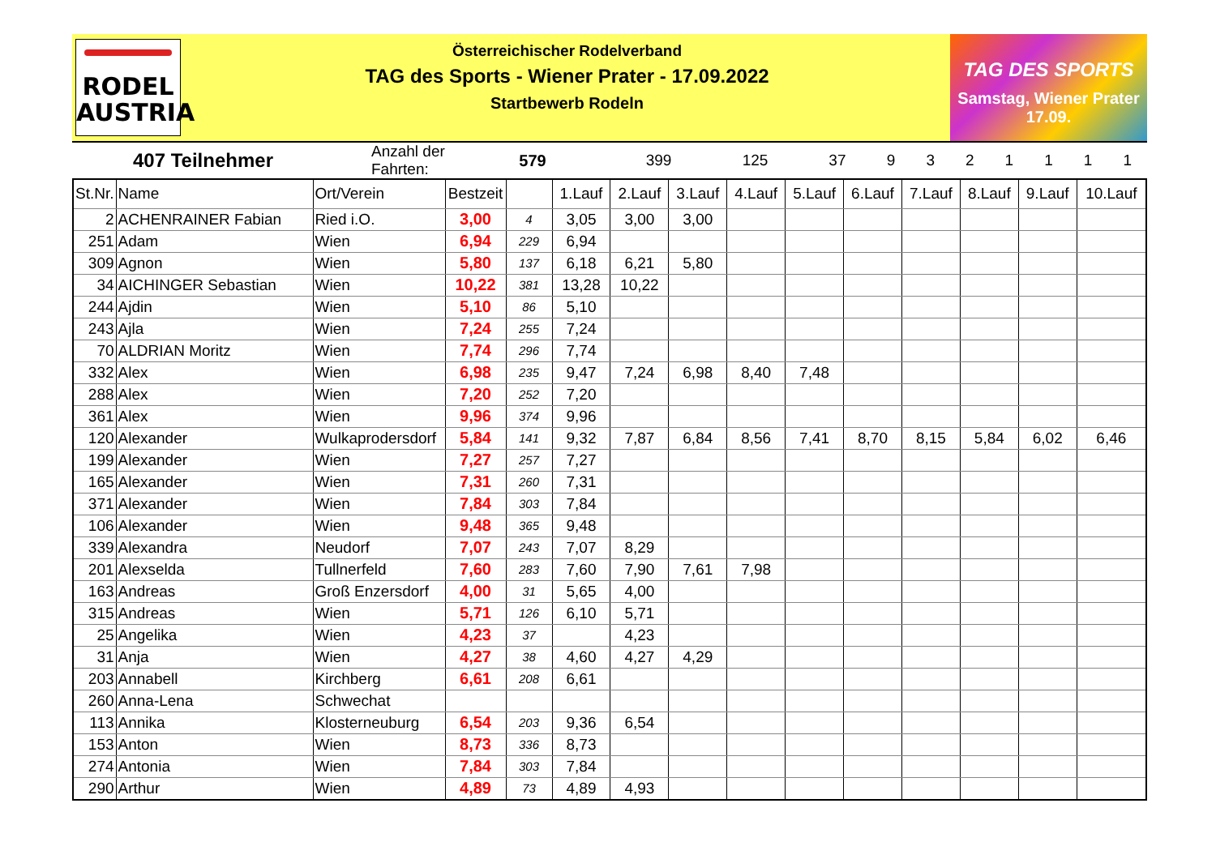RODEL
AUSTRIA
Österreichischer Rodelverband
TAG des Sports - Wiener Prater - 17.09.2022
Startbewerb Rodeln
TAG DES SPORTS
Samstag, Wiener Prater
17.09.
| 407 Teilnehmer | Anzahl der Fahrten: | 579 | | 399 | 125 | 37 | 9 | 3 | 2 | 1 | 1 | 1 | 1 |
| St.Nr. | Name | Ort/Verein | Bestzeit | | 1.Lauf | 2.Lauf | 3.Lauf | 4.Lauf | 5.Lauf | 6.Lauf | 7.Lauf | 8.Lauf | 9.Lauf | 10.Lauf |
| --- | --- | --- | --- | --- | --- | --- | --- | --- | --- | --- | --- | --- | --- | --- |
| 2 | ACHENRAINER Fabian | Ried i.O. | 3,00 | 4 | 3,05 | 3,00 | 3,00 | | | | | | | |
| 251 | Adam | Wien | 6,94 | 229 | 6,94 | | | | | | | | | |
| 309 | Agnon | Wien | 5,80 | 137 | 6,18 | 6,21 | 5,80 | | | | | | | |
| 34 | AICHINGER Sebastian | Wien | 10,22 | 381 | 13,28 | 10,22 | | | | | | | | |
| 244 | Ajdin | Wien | 5,10 | 86 | 5,10 | | | | | | | | | |
| 243 | Ajla | Wien | 7,24 | 255 | 7,24 | | | | | | | | | |
| 70 | ALDRIAN Moritz | Wien | 7,74 | 296 | 7,74 | | | | | | | | | |
| 332 | Alex | Wien | 6,98 | 235 | 9,47 | 7,24 | 6,98 | 8,40 | 7,48 | | | | | |
| 288 | Alex | Wien | 7,20 | 252 | 7,20 | | | | | | | | | |
| 361 | Alex | Wien | 9,96 | 374 | 9,96 | | | | | | | | | |
| 120 | Alexander | Wulkaprodersdorf | 5,84 | 141 | 9,32 | 7,87 | 6,84 | 8,56 | 7,41 | 8,70 | 8,15 | 5,84 | 6,02 | 6,46 |
| 199 | Alexander | Wien | 7,27 | 257 | 7,27 | | | | | | | | | |
| 165 | Alexander | Wien | 7,31 | 260 | 7,31 | | | | | | | | | |
| 371 | Alexander | Wien | 7,84 | 303 | 7,84 | | | | | | | | | |
| 106 | Alexander | Wien | 9,48 | 365 | 9,48 | | | | | | | | | |
| 339 | Alexandra | Neudorf | 7,07 | 243 | 7,07 | 8,29 | | | | | | | | |
| 201 | Alexselda | Tullnerfeld | 7,60 | 283 | 7,60 | 7,90 | 7,61 | 7,98 | | | | | | |
| 163 | Andreas | Groß Enzersdorf | 4,00 | 31 | 5,65 | 4,00 | | | | | | | | |
| 315 | Andreas | Wien | 5,71 | 126 | 6,10 | 5,71 | | | | | | | | |
| 25 | Angelika | Wien | 4,23 | 37 | | 4,23 | | | | | | | | |
| 31 | Anja | Wien | 4,27 | 38 | 4,60 | 4,27 | 4,29 | | | | | | | |
| 203 | Annabell | Kirchberg | 6,61 | 208 | 6,61 | | | | | | | | | |
| 260 | Anna-Lena | Schwechat | | | | | | | | | | | | |
| 113 | Annika | Klosterneuburg | 6,54 | 203 | 9,36 | 6,54 | | | | | | | | |
| 153 | Anton | Wien | 8,73 | 336 | 8,73 | | | | | | | | | |
| 274 | Antonia | Wien | 7,84 | 303 | 7,84 | | | | | | | | | |
| 290 | Arthur | Wien | 4,89 | 73 | 4,89 | 4,93 | | | | | | | | |